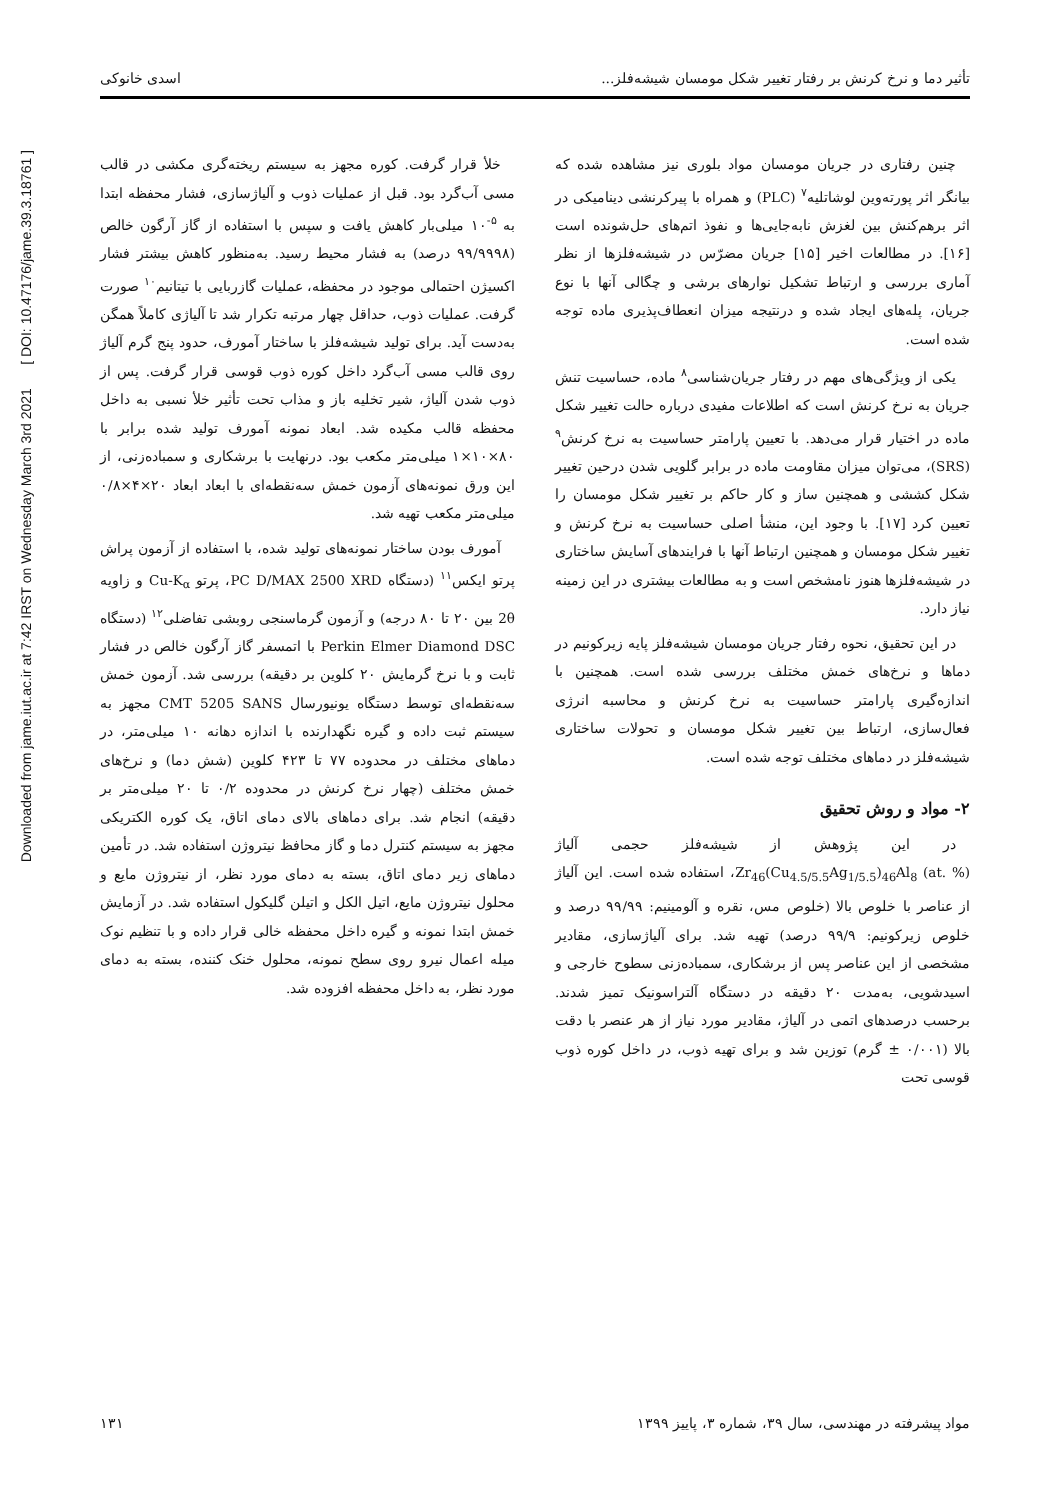Downloaded from jame.iut.ac.ir at 7:42 IRST on Wednesday March 3rd 2021 [ DOI: 10.47176/jame.39.3.18761 ]
تأثیر دما و نرخ کرنش بر رفتار تغییر شکل مومسان شیشه‌فلز... اسدی خانوکی
چنین رفتاری در جریان مومسان مواد بلوری نیز مشاهده شده که بیانگر اثر پورته‌وین لوشاتلیه<sup>۷</sup> (PLC) و همراه با پیرکرنشی دینامیکی در اثر برهم‌کنش بین لغزش نابه‌جایی‌ها و نفوذ اتم‌های حل‌شونده است [۱۶]. در مطالعات اخیر [۱۵] جریان مضرّس در شیشه‌فلزها از نظر آماری بررسی و ارتباط تشکیل نوارهای برشی و چگالی آنها با نوع جریان، پله‌های ایجاد شده و درنتیجه میزان انعطاف‌پذیری ماده توجه شده است.
یکی از ویژگی‌های مهم در رفتار جریان‌شناسی<sup>۸</sup> ماده، حساسیت تنش جریان به نرخ کرنش است که اطلاعات مفیدی درباره حالت تغییر شکل ماده در اختیار قرار می‌دهد. با تعیین پارامتر حساسیت به نرخ کرنش<sup>۹</sup> (SRS)، می‌توان میزان مقاومت ماده در برابر گلویی شدن درحین تغییر شکل کششی و همچنین ساز و کار حاکم بر تغییر شکل مومسان را تعیین کرد [۱۷]. با وجود این، منشأ اصلی حساسیت به نرخ کرنش و تغییر شکل مومسان و همچنین ارتباط آنها با فرایندهای آسایش ساختاری در شیشه‌فلزها هنوز نامشخص است و به مطالعات بیشتری در این زمینه نیاز دارد.
در این تحقیق، نحوه رفتار جریان مومسان شیشه‌فلز پایه زیرکونیم در دماها و نرخ‌های خمش مختلف بررسی شده است. همچنین با اندازه‌گیری پارامتر حساسیت به نرخ کرنش و محاسبه انرژی فعال‌سازی، ارتباط بین تغییر شکل مومسان و تحولات ساختاری شیشه‌فلز در دماهای مختلف توجه شده است.
۲- مواد و روش تحقیق
در این پژوهش از شیشه‌فلز حجمی آلیاژ Zr<sub>46</sub>(Cu<sub>4.5/5.5</sub>Ag<sub>1/5.5</sub>)<sub>46</sub>Al<sub>8</sub> (at. %)، استفاده شده است. این آلیاژ از عناصر با خلوص بالا (خلوص مس، نقره و آلومینیم: ۹۹/۹۹ درصد و خلوص زیرکونیم: ۹۹/۹ درصد) تهیه شد. برای آلیاژسازی، مقادیر مشخصی از این عناصر پس از برشکاری، سمباده‌زنی سطوح خارجی و اسیدشویی، به‌مدت ۲۰ دقیقه در دستگاه آلتراسونیک تمیز شدند. برحسب درصدهای اتمی در آلیاژ، مقادیر مورد نیاز از هر عنصر با دقت بالا (۰/۰۰۱ ± گرم) توزین شد و برای تهیه ذوب، در داخل کوره ذوب قوسی تحت
خلأ قرار گرفت. کوره مجهز به سیستم ریخته‌گری مکشی در قالب مسی آب‌گرد بود. قبل از عملیات ذوب و آلیاژسازی، فشار محفظه ابتدا به <sup>۵-</sup>۱۰ میلی‌بار کاهش یافت و سپس با استفاده از گاز آرگون خالص (۹۹/۹۹۹۸ درصد) به فشار محیط رسید. به‌منظور کاهش بیشتر فشار اکسیژن احتمالی موجود در محفظه، عملیات گازربایی با تیتانیم<sup>۱۰</sup> صورت گرفت. عملیات ذوب، حداقل چهار مرتبه تکرار شد تا آلیاژی کاملاً همگن به‌دست آید. برای تولید شیشه‌فلز با ساختار آمورف، حدود پنج گرم آلیاژ روی قالب مسی آب‌گرد داخل کوره ذوب قوسی قرار گرفت. پس از ذوب شدن آلیاژ، شیر تخلیه باز و مذاب تحت تأثیر خلأ نسبی به داخل محفظه قالب مکیده شد. ابعاد نمونه آمورف تولید شده برابر با ۸۰×۱۰×۱ میلی‌متر مکعب بود. درنهایت با برشکاری و سمباده‌زنی، از این ورق نمونه‌های آزمون خمش سه‌نقطه‌ای با ابعاد ابعاد ۲۰×۴×۰/۸ میلی‌متر مکعب تهیه شد.
آمورف بودن ساختار نمونه‌های تولید شده، با استفاده از آزمون پراش پرتو ایکس<sup>۱۱</sup> (دستگاه PC D/MAX 2500 XRD، پرتو Cu-K<sub>α</sub> و زاویه 2θ بین ۲۰ تا ۸۰ درجه) و آزمون گرماسنجی روبشی تفاضلی<sup>۱۲</sup> (دستگاه Perkin Elmer Diamond DSC با اتمسفر گاز آرگون خالص در فشار ثابت و با نرخ گرمایش ۲۰ کلوین بر دقیقه) بررسی شد. آزمون خمش سه‌نقطه‌ای توسط دستگاه یونیورسال CMT 5205 SANS مجهز به سیستم ثبت داده و گیره نگهدارنده با اندازه دهانه ۱۰ میلی‌متر، در دماهای مختلف در محدوده ۷۷ تا ۴۲۳ کلوین (شش دما) و نرخ‌های خمش مختلف (چهار نرخ کرنش در محدوده ۰/۲ تا ۲۰ میلی‌متر بر دقیقه) انجام شد. برای دماهای بالای دمای اتاق، یک کوره الکتریکی مجهز به سیستم کنترل دما و گاز محافظ نیتروژن استفاده شد. در تأمین دماهای زیر دمای اتاق، بسته به دمای مورد نظر، از نیتروژن مایع و محلول نیتروژن مایع، اتیل الکل و اتیلن گلیکول استفاده شد. در آزمایش خمش ابتدا نمونه و گیره داخل محفظه خالی قرار داده و با تنظیم نوک میله اعمال نیرو روی سطح نمونه، محلول خنک کننده، بسته به دمای مورد نظر، به داخل محفظه افزوده شد.
مواد پیشرفته در مهندسی، سال ۳۹، شماره ۳، پاییز ۱۳۹۹ ۱۳۱